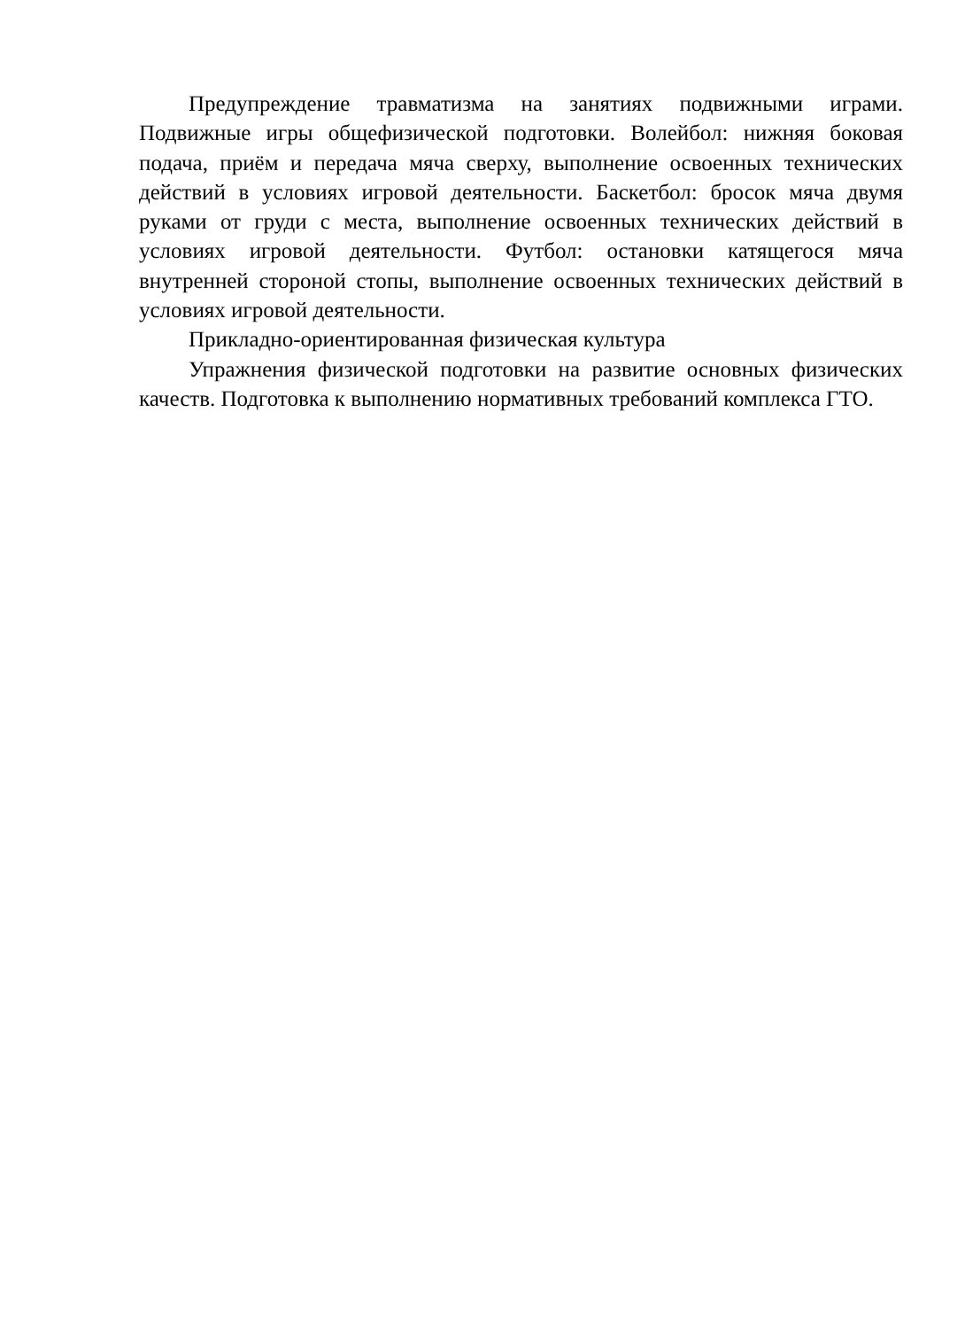Предупреждение травматизма на занятиях подвижными играми. Подвижные игры общефизической подготовки. Волейбол: нижняя боковая подача, приём и передача мяча сверху, выполнение освоенных технических действий в условиях игровой деятельности. Баскетбол: бросок мяча двумя руками от груди с места, выполнение освоенных технических действий в условиях игровой деятельности. Футбол: остановки катящегося мяча внутренней стороной стопы, выполнение освоенных технических действий в условиях игровой деятельности.
Прикладно-ориентированная физическая культура
Упражнения физической подготовки на развитие основных физических качеств. Подготовка к выполнению нормативных требований комплекса ГТО.